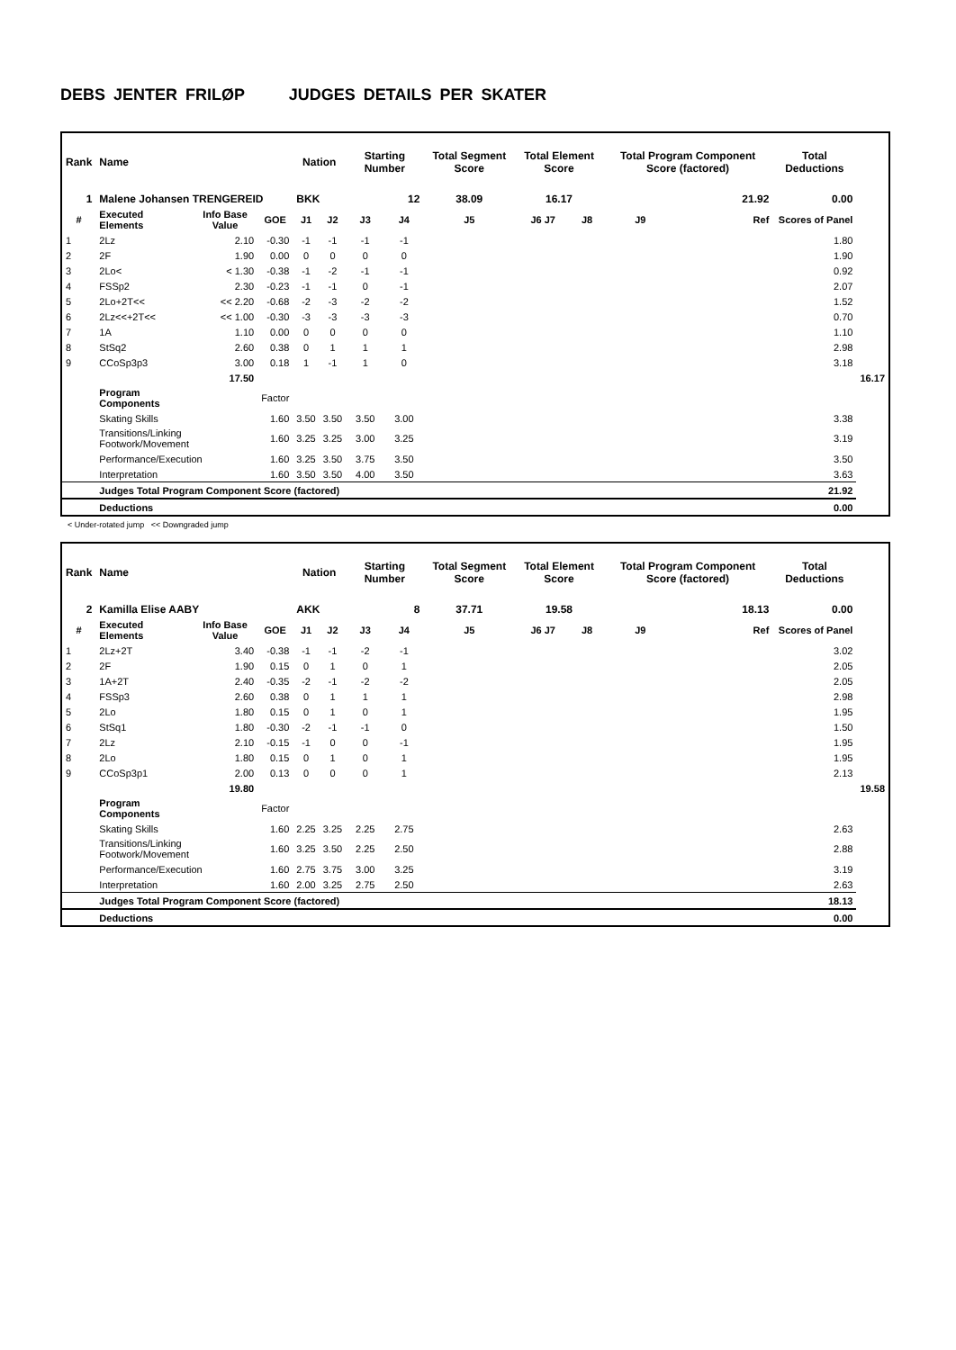DEBS JENTER FRILØP JUDGES DETAILS PER SKATER
| Rank | Name | | | Nation | | Starting Number | | Total Segment Score | Total Element Score | | Total Program Component Score (factored) | | Total Deductions | |
| --- | --- | --- | --- | --- | --- | --- | --- | --- | --- | --- | --- | --- | --- | --- |
| 1 | Malene Johansen TRENGEREID | | | BKK | | 12 | | 38.09 | 16.17 | | 21.92 | | 0.00 | |
| # | Executed Elements | Info Base Value | GOE | J1 | J2 | J3 | J4 | J5 | J6 J7 | J8 | J9 | Ref | Scores of Panel | |
| 1 | 2Lz | 2.10 | -0.30 | -1 | -1 | -1 | -1 | | | | | | 1.80 | |
| 2 | 2F | 1.90 | 0.00 | 0 | 0 | 0 | 0 | | | | | | 1.90 | |
| 3 | 2Lo< | < 1.30 | -0.38 | -1 | -2 | -1 | -1 | | | | | | 0.92 | |
| 4 | FSSp2 | 2.30 | -0.23 | -1 | -1 | 0 | -1 | | | | | | 2.07 | |
| 5 | 2Lo+2T<< | << 2.20 | -0.68 | -2 | -3 | -2 | -2 | | | | | | 1.52 | |
| 6 | 2Lz<<+2T<< | << 1.00 | -0.30 | -3 | -3 | -3 | -3 | | | | | | 0.70 | |
| 7 | 1A | 1.10 | 0.00 | 0 | 0 | 0 | 0 | | | | | | 1.10 | |
| 8 | StSq2 | 2.60 | 0.38 | 0 | 1 | 1 | 1 | | | | | | 2.98 | |
| 9 | CCoSp3p3 | 3.00 | 0.18 | 1 | -1 | 1 | 0 | | | | | | 3.18 | |
| | | 17.50 | | | | | | | | | | | | 16.17 |
| | Program Components | | Factor | | | | | | | | | | | |
| | Skating Skills | | 1.60 | 3.50 | 3.50 | 3.50 | 3.00 | | | | | | 3.38 | |
| | Transitions/Linking Footwork/Movement | | 1.60 | 3.25 | 3.25 | 3.00 | 3.25 | | | | | | 3.19 | |
| | Performance/Execution | | 1.60 | 3.25 | 3.50 | 3.75 | 3.50 | | | | | | 3.50 | |
| | Interpretation | | 1.60 | 3.50 | 3.50 | 4.00 | 3.50 | | | | | | 3.63 | |
| | Judges Total Program Component Score (factored) | | | | | | | | | | | | 21.92 | |
| | Deductions | | | | | | | | | | | | 0.00 | |
< Under-rotated jump << Downgraded jump
| Rank | Name | | | Nation | | Starting Number | | Total Segment Score | Total Element Score | | Total Program Component Score (factored) | | Total Deductions | |
| --- | --- | --- | --- | --- | --- | --- | --- | --- | --- | --- | --- | --- | --- | --- |
| 2 | Kamilla Elise AABY | | | AKK | | 8 | | 37.71 | 19.58 | | 18.13 | | 0.00 | |
| # | Executed Elements | Info Base Value | GOE | J1 | J2 | J3 | J4 | J5 | J6 J7 | J8 | J9 | Ref | Scores of Panel | |
| 1 | 2Lz+2T | 3.40 | -0.38 | -1 | -1 | -2 | -1 | | | | | | 3.02 | |
| 2 | 2F | 1.90 | 0.15 | 0 | 1 | 0 | 1 | | | | | | 2.05 | |
| 3 | 1A+2T | 2.40 | -0.35 | -2 | -1 | -2 | -2 | | | | | | 2.05 | |
| 4 | FSSp3 | 2.60 | 0.38 | 0 | 1 | 1 | 1 | | | | | | 2.98 | |
| 5 | 2Lo | 1.80 | 0.15 | 0 | 1 | 0 | 1 | | | | | | 1.95 | |
| 6 | StSq1 | 1.80 | -0.30 | -2 | -1 | -1 | 0 | | | | | | 1.50 | |
| 7 | 2Lz | 2.10 | -0.15 | -1 | 0 | 0 | -1 | | | | | | 1.95 | |
| 8 | 2Lo | 1.80 | 0.15 | 0 | 1 | 0 | 1 | | | | | | 1.95 | |
| 9 | CCoSp3p1 | 2.00 | 0.13 | 0 | 0 | 0 | 1 | | | | | | 2.13 | |
| | | 19.80 | | | | | | | | | | | | 19.58 |
| | Program Components | | Factor | | | | | | | | | | | |
| | Skating Skills | | 1.60 | 2.25 | 3.25 | 2.25 | 2.75 | | | | | | 2.63 | |
| | Transitions/Linking Footwork/Movement | | 1.60 | 3.25 | 3.50 | 2.25 | 2.50 | | | | | | 2.88 | |
| | Performance/Execution | | 1.60 | 2.75 | 3.75 | 3.00 | 3.25 | | | | | | 3.19 | |
| | Interpretation | | 1.60 | 2.00 | 3.25 | 2.75 | 2.50 | | | | | | 2.63 | |
| | Judges Total Program Component Score (factored) | | | | | | | | | | | | 18.13 | |
| | Deductions | | | | | | | | | | | | 0.00 | |